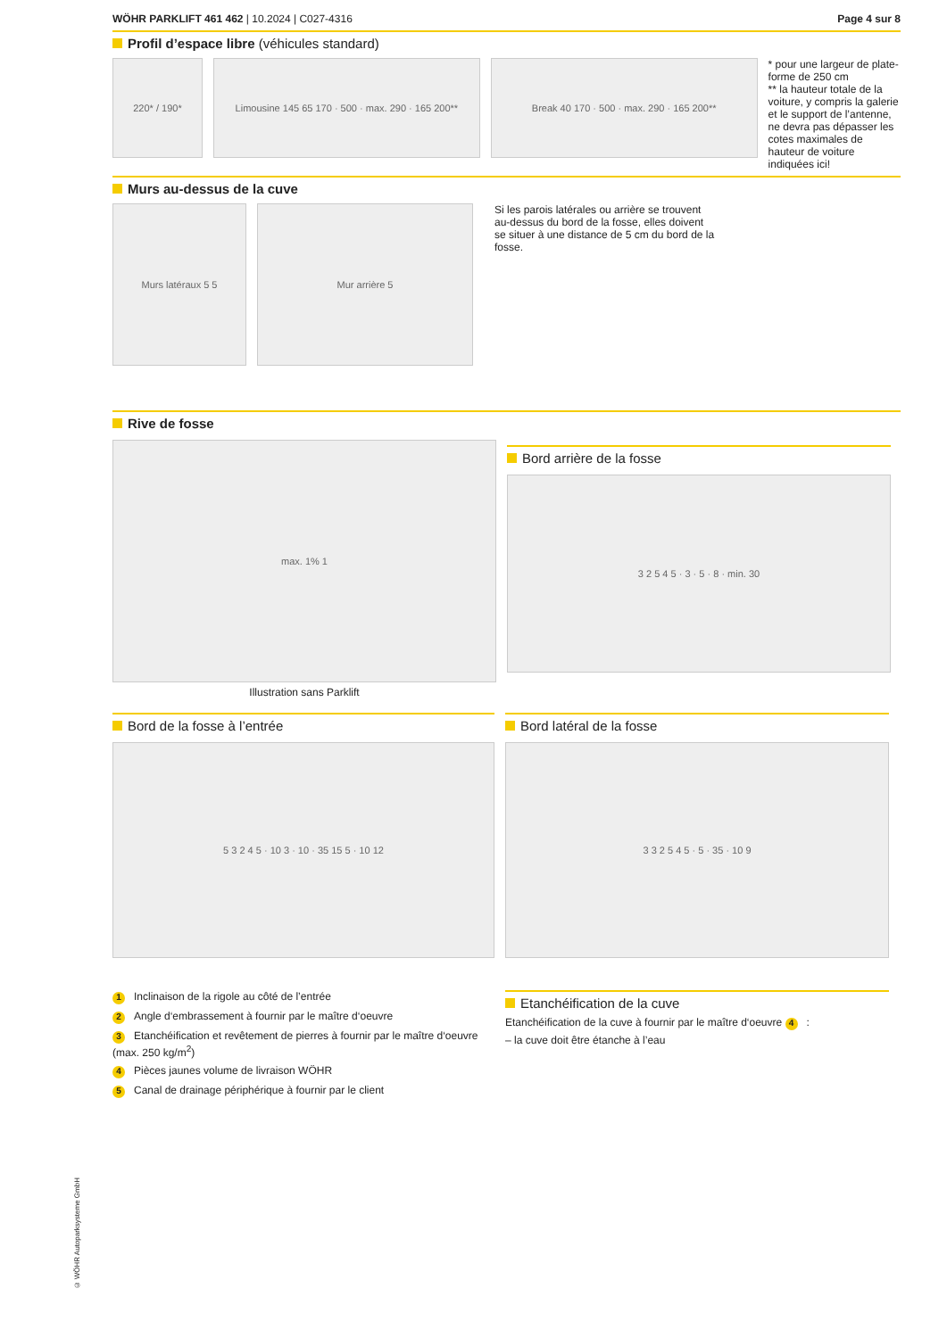WÖHR PARKLIFT 461 462 | 10.2024 | C027-4316 Page 4 sur 8
Profil d’espace libre (véhicules standard)
220* / 190* Limousine 145 65 170 · 500 · max. 290 · 165 200**
Break 40 170 · 500 · max. 290 · 165 200**
* pour une largeur de plate-forme de 250 cm
** la hauteur totale de la voiture, y compris la galerie et le support de l’antenne, ne devra pas dépasser les cotes maximales de hauteur de voiture indiquées ici!
Murs au-dessus de la cuve
Murs latéraux 5 5 Mur arrière 5
Si les parois latérales ou arrière se trouvent au-dessus du bord de la fosse, elles doivent se situer à une distance de 5 cm du bord de la fosse.
Rive de fosse
max. 1% 1
Illustration sans Parklift
Bord arrière de la fosse
3 2 5 4 5 · 3 · 5 · 8 · min. 30
Bord de la fosse à l’entrée
5 3 2 4 5 · 10 3 · 10 · 35 15 5 · 10 12
Bord latéral de la fosse
3 3 2 5 4 5 · 5 · 35 · 10 9
1 Inclinaison de la rigole au côté de l’entrée
2 Angle d‘embrassement à fournir par le maître d‘oeuvre
3 Etanchéification et revêtement de pierres à fournir par le maître d‘oeuvre (max. 250 kg/m<sup>2</sup>)
4 Pièces jaunes volume de livraison WÖHR
5 Canal de drainage périphérique à fournir par le client
Etanchéification de la cuve
Etanchéification de la cuve à fournir par le maître d‘oeuvre 4:
– la cuve doit être étanche à l’eau
© WÖHR Autoparksysteme GmbH